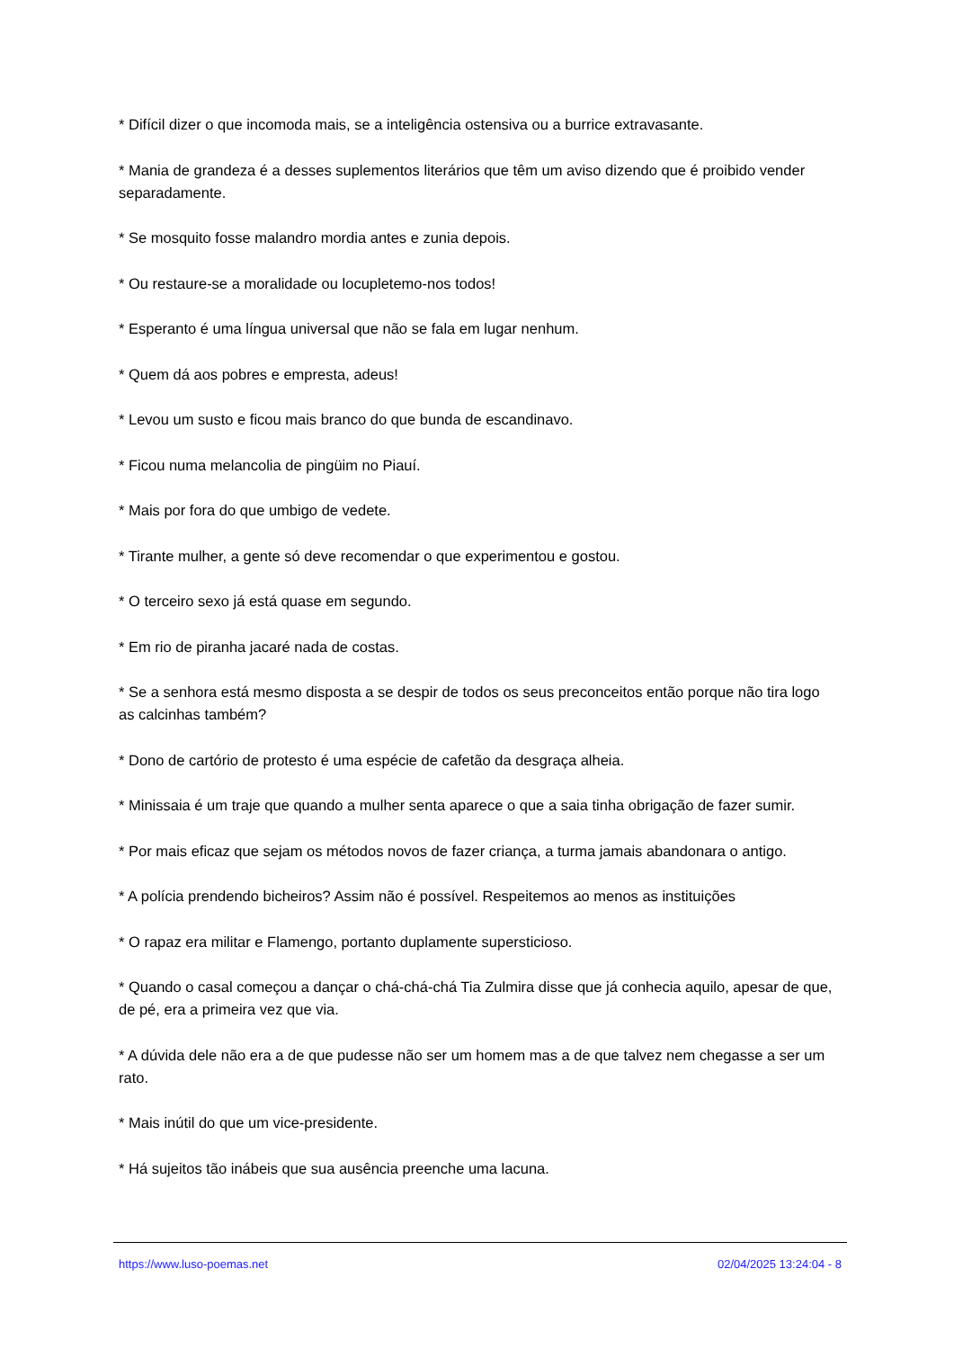* Difícil dizer o que incomoda mais, se a inteligência ostensiva ou a burrice extravasante.
* Mania de grandeza é a desses suplementos literários que têm um aviso dizendo que é proibido vender separadamente.
* Se mosquito fosse malandro mordia antes e zunia depois.
* Ou restaure-se a moralidade ou locupletemo-nos todos!
* Esperanto é uma língua universal que não se fala em lugar nenhum.
* Quem dá aos pobres e empresta, adeus!
* Levou um susto e ficou mais branco do que bunda de escandinavo.
* Ficou numa melancolia de pingüim no Piauí.
* Mais por fora do que umbigo de vedete.
* Tirante mulher, a gente só deve recomendar o que experimentou e gostou.
* O terceiro sexo já está quase em segundo.
* Em rio de piranha jacaré nada de costas.
* Se a senhora está mesmo disposta a se despir de todos os seus preconceitos então porque não tira logo as calcinhas também?
* Dono de cartório de protesto é uma espécie de cafetão da desgraça alheia.
* Minissaia é um traje que quando a mulher senta aparece o que a saia tinha obrigação de fazer sumir.
* Por mais eficaz que sejam os métodos novos de fazer criança, a turma jamais abandonara o antigo.
* A polícia prendendo bicheiros? Assim não é possível. Respeitemos ao menos as instituições
* O rapaz era militar e Flamengo, portanto duplamente supersticioso.
* Quando o casal começou a dançar o chá-chá-chá Tia Zulmira disse que já conhecia aquilo, apesar de que, de pé, era a primeira vez que via.
* A dúvida dele não era a de que pudesse não ser um homem mas a de que talvez nem chegasse a ser um rato.
* Mais inútil do que um vice-presidente.
* Há sujeitos tão inábeis que sua ausência preenche uma lacuna.
https://www.luso-poemas.net 02/04/2025 13:24:04 - 8